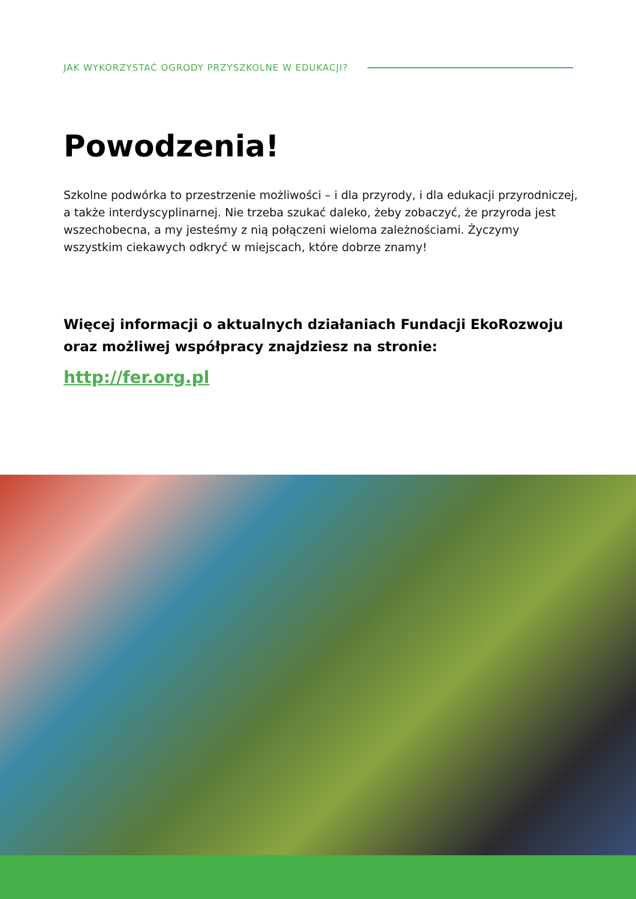JAK WYKORZYSTAĆ OGRODY PRZYSZKOLNE W EDUKACJI?
Powodzenia!
Szkolne podwórka to przestrzenie możliwości – i dla przyrody, i dla edukacji przyrodniczej, a także interdyscyplinarnej. Nie trzeba szukać daleko, żeby zobaczyć, że przyroda jest wszechobecna, a my jesteśmy z nią połączeni wieloma zależnościami. Życzymy wszystkim ciekawych odkryć w miejscach, które dobrze znamy!
Więcej informacji o aktualnych działaniach Fundacji EkoRozwoju oraz możliwej współpracy znajdziesz na stronie:
http://fer.org.pl